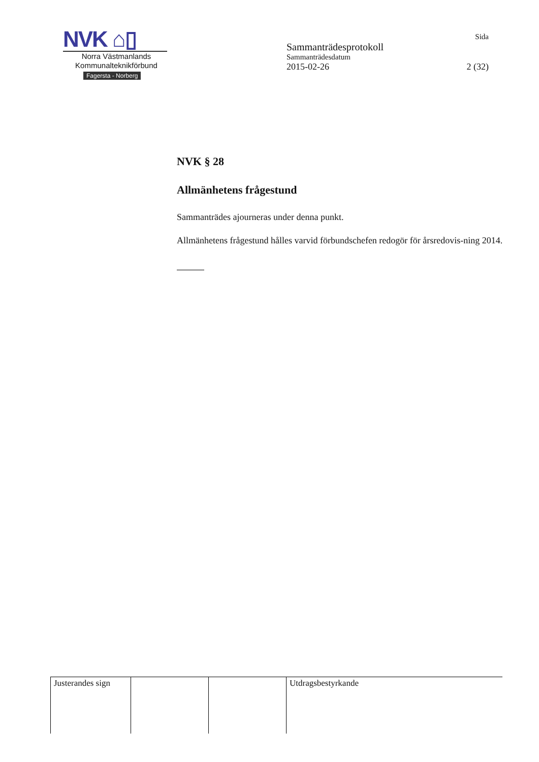NVK ⌂▯
Norra Västmanlands
Kommunalteknikförbund
Fagersta - Norberg
Sida
Sammanträdesprotokoll
Sammanträdesdatum
2015-02-26 2 (32)
NVK § 28
Allmänhetens frågestund
Sammanträdes ajourneras under denna punkt.
Allmänhetens frågestund hålles varvid förbundschefen redogör för årsredovis-ning 2014.
| Justerandes sign | | | Utdragsbestyrkande |